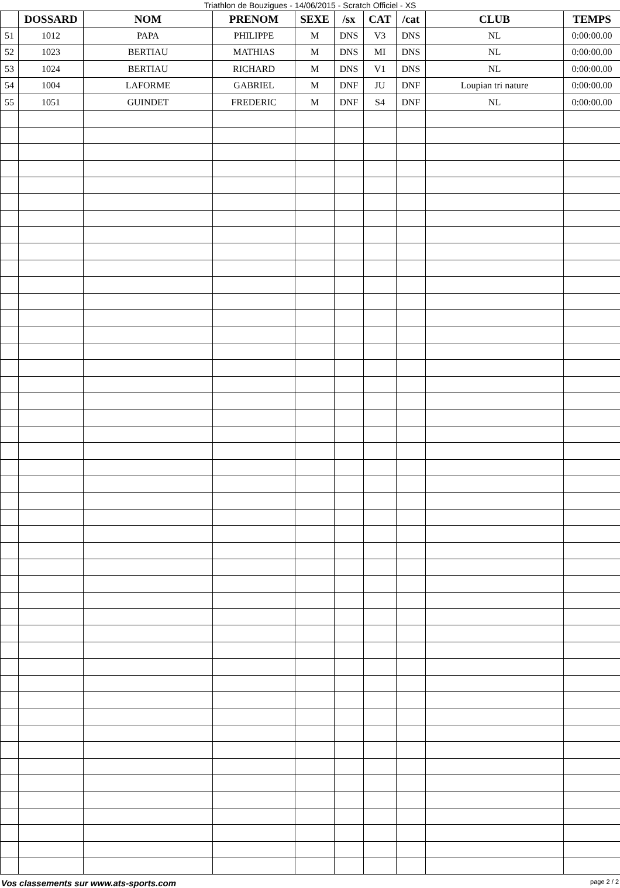Triathlon de Bouzigues - 14/06/2015 - Scratch Officiel - XS
| | DOSSARD | NOM | PRENOM | SEXE | /sx | CAT | /cat | CLUB | TEMPS |
| --- | --- | --- | --- | --- | --- | --- | --- | --- | --- |
| 51 | 1012 | PAPA | PHILIPPE | M | DNS | V3 | DNS | NL | 0:00:00.00 |
| 52 | 1023 | BERTIAU | MATHIAS | M | DNS | MI | DNS | NL | 0:00:00.00 |
| 53 | 1024 | BERTIAU | RICHARD | M | DNS | V1 | DNS | NL | 0:00:00.00 |
| 54 | 1004 | LAFORME | GABRIEL | M | DNF | JU | DNF | Loupian tri nature | 0:00:00.00 |
| 55 | 1051 | GUINDET | FREDERIC | M | DNF | S4 | DNF | NL | 0:00:00.00 |
Vos classements sur www.ats-sports.com page 2 / 2